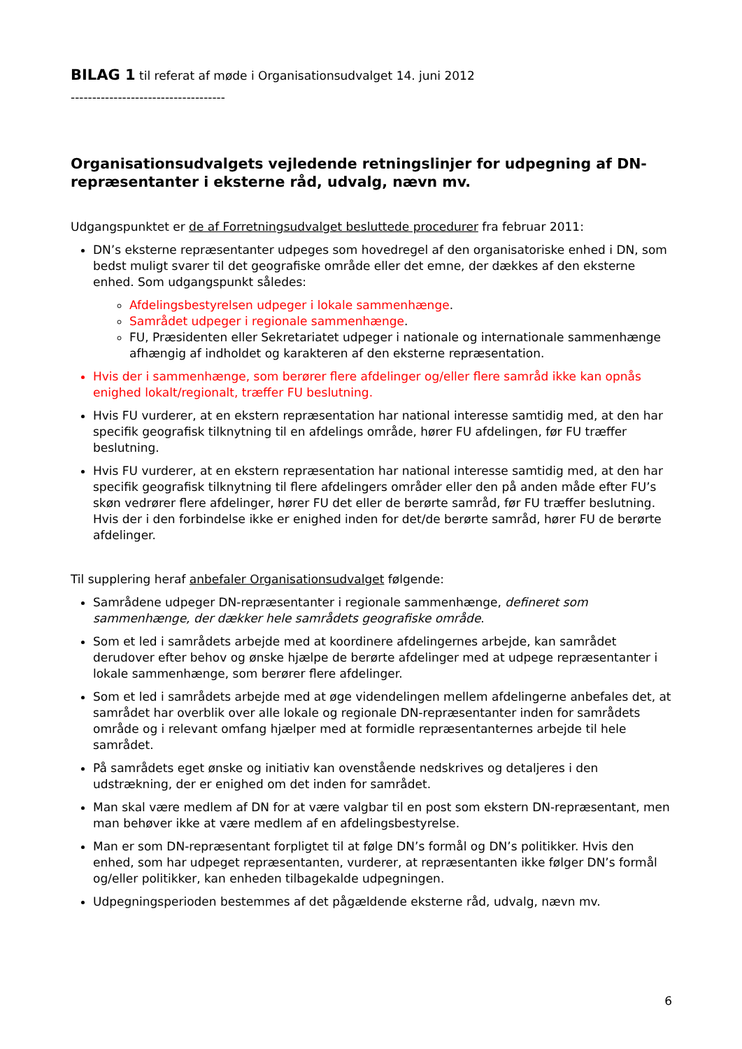BILAG 1 til referat af møde i Organisationsudvalget 14. juni 2012
------------------------------------
Organisationsudvalgets vejledende retningslinjer for udpegning af DN-repræsentanter i eksterne råd, udvalg, nævn mv.
Udgangspunktet er de af Forretningsudvalget besluttede procedurer fra februar 2011:
DN’s eksterne repræsentanter udpeges som hovedregel af den organisatoriske enhed i DN, som bedst muligt svarer til det geografiske område eller det emne, der dækkes af den eksterne enhed. Som udgangspunkt således:
Afdelingsbestyrelsen udpeger i lokale sammenhænge.
Samrådet udpeger i regionale sammenhænge.
FU, Præsidenten eller Sekretariatet udpeger i nationale og internationale sammenhænge afhængig af indholdet og karakteren af den eksterne repræsentation.
Hvis der i sammenhænge, som berører flere afdelinger og/eller flere samråd ikke kan opnås enighed lokalt/regionalt, træffer FU beslutning.
Hvis FU vurderer, at en ekstern repræsentation har national interesse samtidig med, at den har specifik geografisk tilknytning til en afdelings område, hører FU afdelingen, før FU træffer beslutning.
Hvis FU vurderer, at en ekstern repræsentation har national interesse samtidig med, at den har specifik geografisk tilknytning til flere afdelingers områder eller den på anden måde efter FU’s skøn vedrører flere afdelinger, hører FU det eller de berørte samråd, før FU træffer beslutning. Hvis der i den forbindelse ikke er enighed inden for det/de berørte samråd, hører FU de berørte afdelinger.
Til supplering heraf anbefaler Organisationsudvalget følgende:
Samrådene udpeger DN-repræsentanter i regionale sammenhænge, defineret som sammenhænge, der dækker hele samrådets geografiske område.
Som et led i samrådets arbejde med at koordinere afdelingernes arbejde, kan samrådet derudover efter behov og ønske hjælpe de berørte afdelinger med at udpege repræsentanter i lokale sammenhænge, som berører flere afdelinger.
Som et led i samrådets arbejde med at øge videndelingen mellem afdelingerne anbefales det, at samrådet har overblik over alle lokale og regionale DN-repræsentanter inden for samrådets område og i relevant omfang hjælper med at formidle repræsentanternes arbejde til hele samrådet.
På samrådets eget ønske og initiativ kan ovenstående nedskrives og detaljeres i den udstrækning, der er enighed om det inden for samrådet.
Man skal være medlem af DN for at være valgbar til en post som ekstern DN-repræsentant, men man behøver ikke at være medlem af en afdelingsbestyrelse.
Man er som DN-repræsentant forpligtet til at følge DN’s formål og DN’s politikker. Hvis den enhed, som har udpeget repræsentanten, vurderer, at repræsentanten ikke følger DN’s formål og/eller politikker, kan enheden tilbagekalde udpegningen.
Udpegningsperioden bestemmes af det pågældende eksterne råd, udvalg, nævn mv.
6